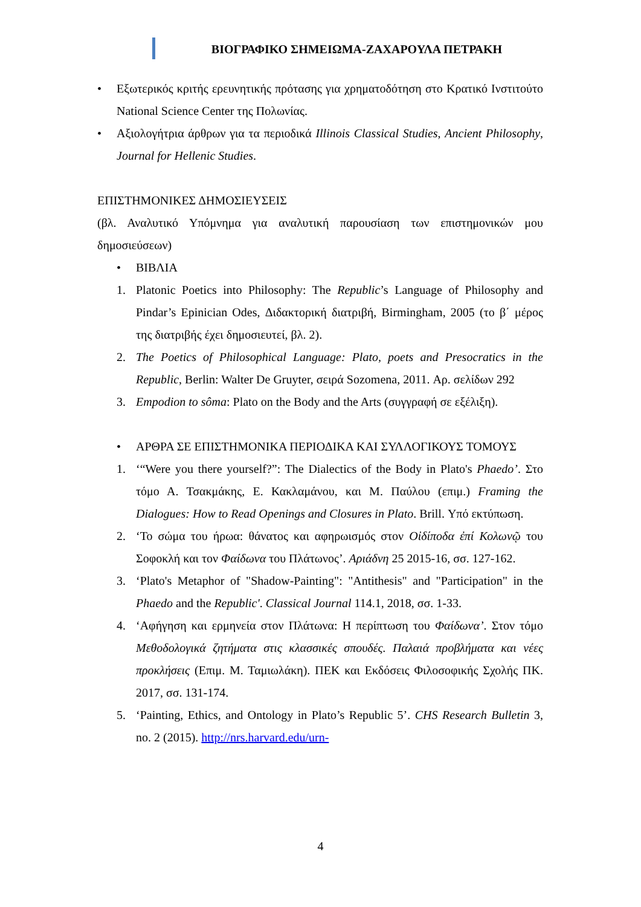ΒΙΟΓΡΑΦΙΚΟ ΣΗΜΕΙΩΜΑ-ΖΑΧΑΡΟΥΛΑ ΠΕΤΡΑΚΗ
• Εξωτερικός κριτής ερευνητικής πρότασης για χρηματοδότηση στο Κρατικό Ινστιτούτο National Science Center της Πολωνίας.
• Αξιολογήτρια άρθρων για τα περιοδικά Illinois Classical Studies, Ancient Philosophy, Journal for Hellenic Studies.
ΕΠΙΣΤΗΜΟΝΙΚΕΣ ΔΗΜΟΣΙΕΥΣΕΙΣ
(βλ. Αναλυτικό Υπόμνημα για αναλυτική παρουσίαση των επιστημονικών μου δημοσιεύσεων)
• ΒΙΒΛΙΑ
1. Platonic Poetics into Philosophy: The Republic’s Language of Philosophy and Pindar’s Epinician Odes, Διδακτορική διατριβή, Birmingham, 2005 (το β΄ μέρος της διατριβής έχει δημοσιευτεί, βλ. 2).
2. The Poetics of Philosophical Language: Plato, poets and Presocratics in the Republic, Berlin: Walter De Gruyter, σειρά Sozomena, 2011. Αρ. σελίδων 292
3. Empodion to sôma: Plato on the Body and the Arts (συγγραφή σε εξέλιξη).
• ΑΡΘΡΑ ΣΕ ΕΠΙΣΤΗΜΟΝΙΚΑ ΠΕΡΙΟΔΙΚΑ ΚΑΙ ΣΥΛΛΟΓΙΚΟΥΣ ΤΟΜΟΥΣ
1. ‘“Were you there yourself?”: The Dialectics of the Body in Plato's Phaedo’. Στο τόμο Α. Τσακμάκης, Ε. Κακλαμάνου, και Μ. Παύλου (επιμ.) Framing the Dialogues: How to Read Openings and Closures in Plato. Brill. Υπό εκτύπωση.
2. ‘Το σώμα του ήρωα: θάνατος και αφηρωισμός στον Οἰδίποδα ἐπί Κολωνῷ του Σοφοκλή και τον Φαίδωνα του Πλάτωνος’. Αριάδνη 25 2015-16, σσ. 127-162.
3. ‘Plato's Metaphor of "Shadow-Painting": "Antithesis" and "Participation" in the Phaedo and the Republic'. Classical Journal 114.1, 2018, σσ. 1-33.
4. ‘Αφήγηση και ερμηνεία στον Πλάτωνα: Η περίπτωση του Φαίδωνα’. Στον τόμο Μεθοδολογικά ζητήματα στις κλασσικές σπουδές. Παλαιά προβλήματα και νέες προκλήσεις (Επιμ. Μ. Ταμιωλάκη). ΠΕΚ και Εκδόσεις Φιλοσοφικής Σχολής ΠΚ. 2017, σσ. 131-174.
5. ‘Painting, Ethics, and Ontology in Plato’s Republic 5’. CHS Research Bulletin 3, no. 2 (2015). http://nrs.harvard.edu/urn-
4